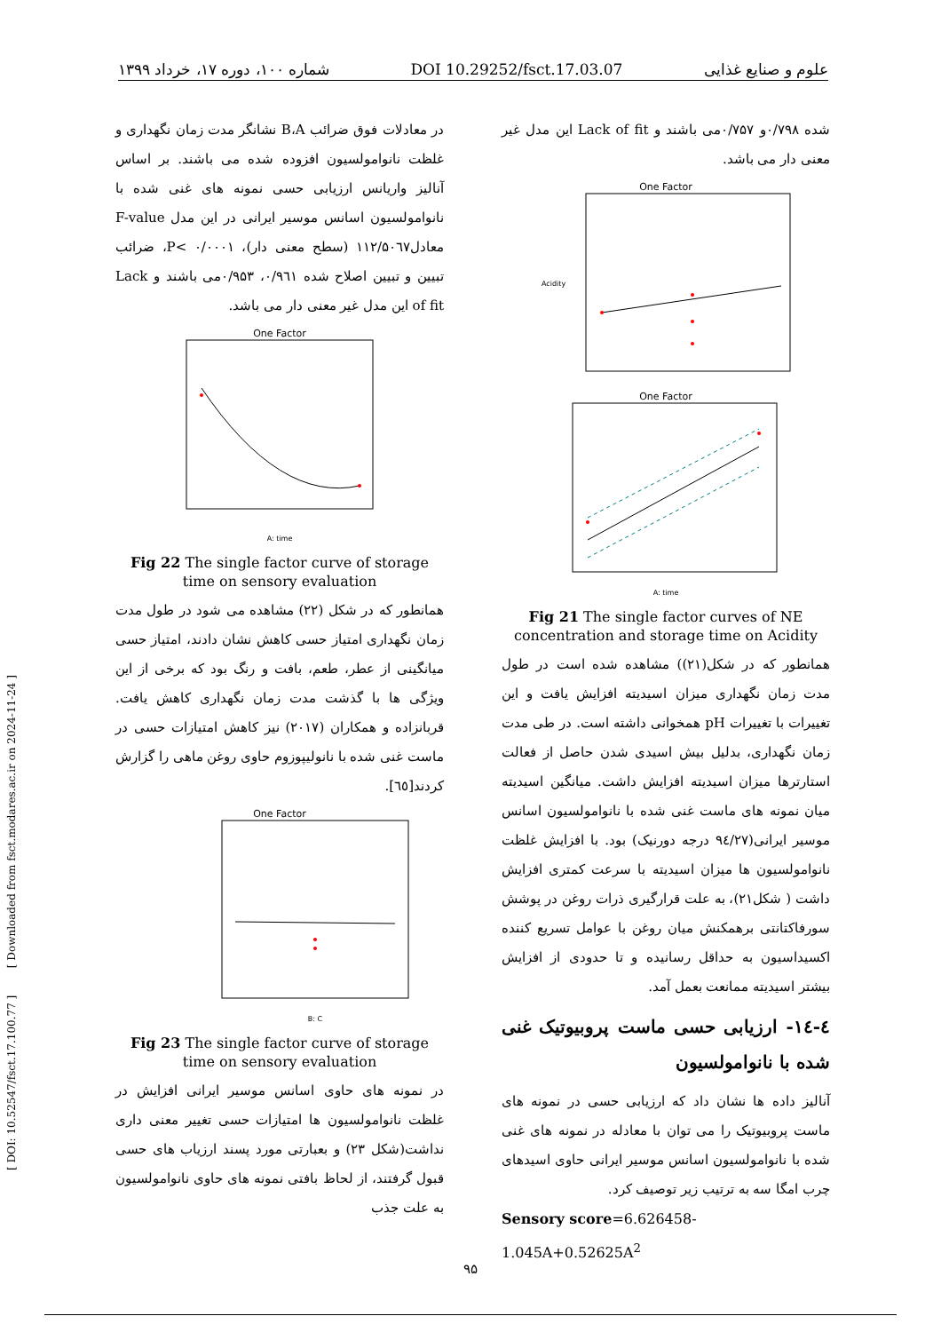شماره ۱۰۰، دوره ۱۷، خرداد ۱۳۹۹ DOI 10.29252/fsct.17.03.07 علوم و صنایع غذایی
[ DOI: 10.52547/fsct.17.100.77 ] [ Downloaded from fsct.modares.ac.ir on 2024-11-24 ]
شده ۰/۷۹۸و ۰/۷۵۷می باشند و Lack of fit این مدل غیر معنی دار می باشد.
One Factor
Acidity
One Factor
A: time
Fig 21 The single factor curves of NE concentration and storage time on Acidity
همانطور که در شکل(۲۱)) مشاهده شده است در طول مدت زمان نگهداری میزان اسیدیته افزایش یافت و این تغییرات با تغییرات pH همخوانی داشته است. در طی مدت زمان نگهداری، بدلیل بیش اسیدی شدن حاصل از فعالت استارترها میزان اسیدیته افزایش داشت. میانگین اسیدیته میان نمونه های ماست غنی شده با نانوامولسیون اسانس موسیر ایرانی(۹٤/۲۷ درجه دورنیک) بود. با افزایش غلظت نانوامولسیون ها میزان اسیدیته با سرعت کمتری افزایش داشت ( شکل۲۱)، به علت قرارگیری ذرات روغن در پوشش سورفاکتانتی برهمکنش میان روغن با عوامل تسریع کننده اکسیداسیون به حداقل رسانیده و تا حدودی از افزایش بیشتر اسیدیته ممانعت بعمل آمد.
٤-١٤- ارزیابی حسی ماست پروبیوتیک غنی شده با نانوامولسیون
آنالیز داده ها نشان داد که ارزیابی حسی در نمونه های ماست پروبیوتیک را می توان با معادله در نمونه های غنی شده با نانوامولسیون اسانس موسیر ایرانی حاوی اسیدهای چرب امگا سه به ترتیب زیر توصیف کرد.
Sensory score=6.626458-1.045A+0.52625A<sup>2</sup>
در معادلات فوق ضرائب B،A نشانگر مدت زمان نگهداری و غلظت نانوامولسیون افزوده شده می باشند. بر اساس آنالیز واریانس ارزیابی حسی نمونه های غنی شده با نانوامولسیون اسانس موسیر ایرانی در این مدل F-value معادل۱۱۲/۵۰٦۷ (سطح معنی دار)، P< ۰/۰۰۰۱، ضرائب تبیین و تبیین اصلاح شده ۰/۹٦۱، ۰/۹۵۳می باشند و Lack of fit این مدل غیر معنی دار می باشد.
One Factor
A: time
Fig 22 The single factor curve of storage time on sensory evaluation
همانطور که در شکل (۲۲) مشاهده می شود در طول مدت زمان نگهداری امتیاز حسی کاهش نشان دادند، امتیاز حسی میانگینی از عطر، طعم، بافت و رنگ بود که برخی از این ویژگی ها با گذشت مدت زمان نگهداری کاهش یافت. قربانزاده و همکاران (۲۰۱۷) نیز کاهش امتیازات حسی در ماست غنی شده با نانولیپوزوم حاوی روغن ماهی را گزارش کردند[٦٥].
One Factor
B: C
Fig 23 The single factor curve of storage time on sensory evaluation
در نمونه های حاوی اسانس موسیر ایرانی افزایش در غلظت نانوامولسیون ها امتیازات حسی تغییر معنی داری نداشت(شکل ۲۳) و بعبارتی مورد پسند ارزیاب های حسی قبول گرفتند، از لحاظ بافتی نمونه های حاوی نانوامولسیون به علت جذب
۹۵